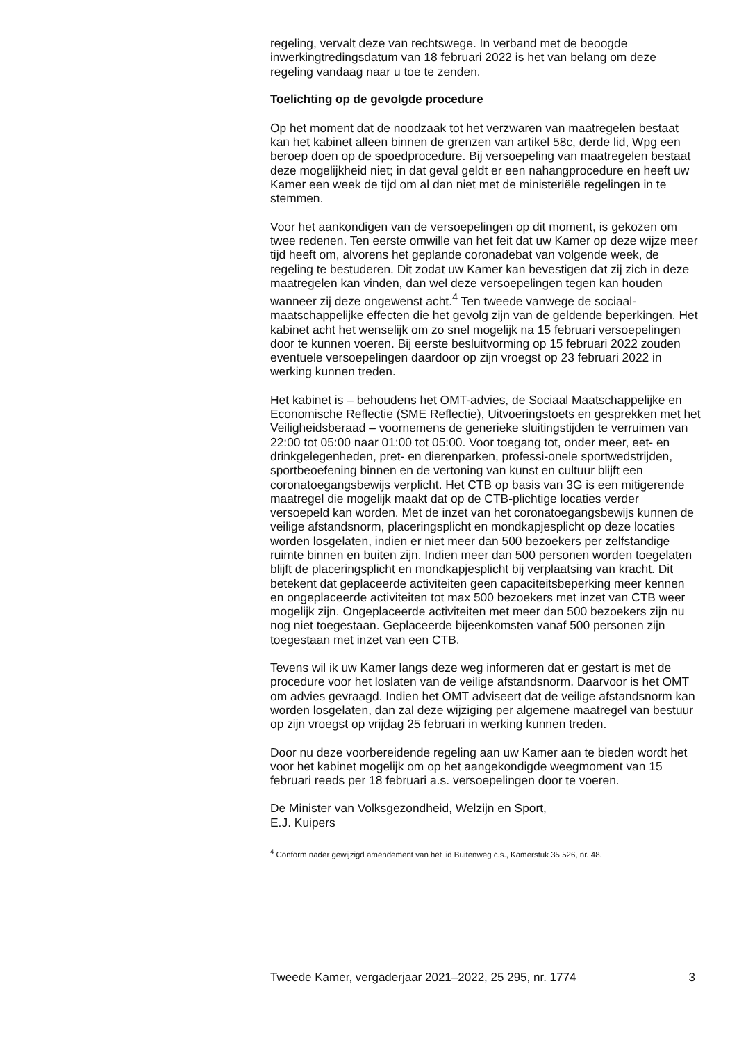regeling, vervalt deze van rechtswege. In verband met de beoogde inwerkingtredingsdatum van 18 februari 2022 is het van belang om deze regeling vandaag naar u toe te zenden.
Toelichting op de gevolgde procedure
Op het moment dat de noodzaak tot het verzwaren van maatregelen bestaat kan het kabinet alleen binnen de grenzen van artikel 58c, derde lid, Wpg een beroep doen op de spoedprocedure. Bij versoepeling van maatregelen bestaat deze mogelijkheid niet; in dat geval geldt er een nahangprocedure en heeft uw Kamer een week de tijd om al dan niet met de ministeriële regelingen in te stemmen.
Voor het aankondigen van de versoepelingen op dit moment, is gekozen om twee redenen. Ten eerste omwille van het feit dat uw Kamer op deze wijze meer tijd heeft om, alvorens het geplande coronadebat van volgende week, de regeling te bestuderen. Dit zodat uw Kamer kan bevestigen dat zij zich in deze maatregelen kan vinden, dan wel deze versoepelingen tegen kan houden wanneer zij deze ongewenst acht.<sup>4</sup> Ten tweede vanwege de sociaal-maatschappelijke effecten die het gevolg zijn van de geldende beperkingen. Het kabinet acht het wenselijk om zo snel mogelijk na 15 februari versoepelingen door te kunnen voeren. Bij eerste besluitvorming op 15 februari 2022 zouden eventuele versoepelingen daardoor op zijn vroegst op 23 februari 2022 in werking kunnen treden.
Het kabinet is – behoudens het OMT-advies, de Sociaal Maatschappelijke en Economische Reflectie (SME Reflectie), Uitvoeringstoets en gesprekken met het Veiligheidsberaad – voornemens de generieke sluitingstijden te verruimen van 22:00 tot 05:00 naar 01:00 tot 05:00. Voor toegang tot, onder meer, eet- en drinkgelegenheden, pret- en dierenparken, professi-onele sportwedstrijden, sportbeoefening binnen en de vertoning van kunst en cultuur blijft een coronatoegangsbewijs verplicht. Het CTB op basis van 3G is een mitigerende maatregel die mogelijk maakt dat op de CTB-plichtige locaties verder versoepeld kan worden. Met de inzet van het coronatoegangsbewijs kunnen de veilige afstandsnorm, placeringsplicht en mondkapjesplicht op deze locaties worden losgelaten, indien er niet meer dan 500 bezoekers per zelfstandige ruimte binnen en buiten zijn. Indien meer dan 500 personen worden toegelaten blijft de placeringsplicht en mondkapjesplicht bij verplaatsing van kracht. Dit betekent dat geplaceerde activiteiten geen capaciteitsbeperking meer kennen en ongeplaceerde activiteiten tot max 500 bezoekers met inzet van CTB weer mogelijk zijn. Ongeplaceerde activiteiten met meer dan 500 bezoekers zijn nu nog niet toegestaan. Geplaceerde bijeenkomsten vanaf 500 personen zijn toegestaan met inzet van een CTB.
Tevens wil ik uw Kamer langs deze weg informeren dat er gestart is met de procedure voor het loslaten van de veilige afstandsnorm. Daarvoor is het OMT om advies gevraagd. Indien het OMT adviseert dat de veilige afstandsnorm kan worden losgelaten, dan zal deze wijziging per algemene maatregel van bestuur op zijn vroegst op vrijdag 25 februari in werking kunnen treden.
Door nu deze voorbereidende regeling aan uw Kamer aan te bieden wordt het voor het kabinet mogelijk om op het aangekondigde weegmoment van 15 februari reeds per 18 februari a.s. versoepelingen door te voeren.
De Minister van Volksgezondheid, Welzijn en Sport,
E.J. Kuipers
<sup>4</sup> Conform nader gewijzigd amendement van het lid Buitenweg c.s., Kamerstuk 35 526, nr. 48.
Tweede Kamer, vergaderjaar 2021–2022, 25 295, nr. 1774 3